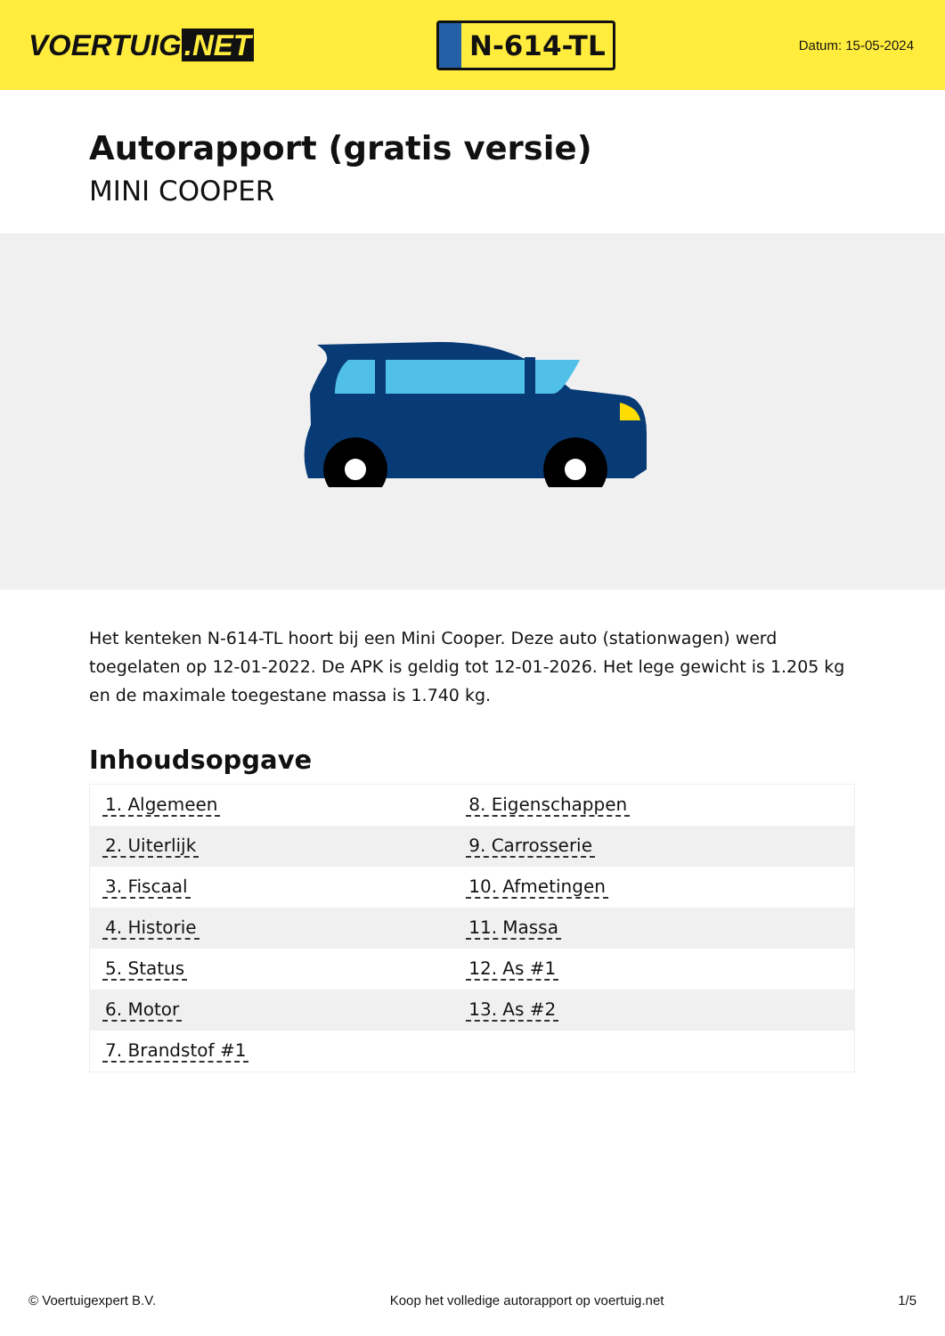VOERTUIG.NET
N-614-TL
Datum: 15-05-2024
Autorapport (gratis versie)
MINI COOPER
Het kenteken N-614-TL hoort bij een Mini Cooper. Deze auto (stationwagen) werd toegelaten op 12-01-2022. De APK is geldig tot 12-01-2026. Het lege gewicht is 1.205 kg en de maximale toegestane massa is 1.740 kg.
Inhoudsopgave
| 1. Algemeen | 8. Eigenschappen |
| 2. Uiterlijk | 9. Carrosserie |
| 3. Fiscaal | 10. Afmetingen |
| 4. Historie | 11. Massa |
| 5. Status | 12. As #1 |
| 6. Motor | 13. As #2 |
| 7. Brandstof #1 | |
© Voertuigexpert B.V. Koop het volledige autorapport op voertuig.net 1/5